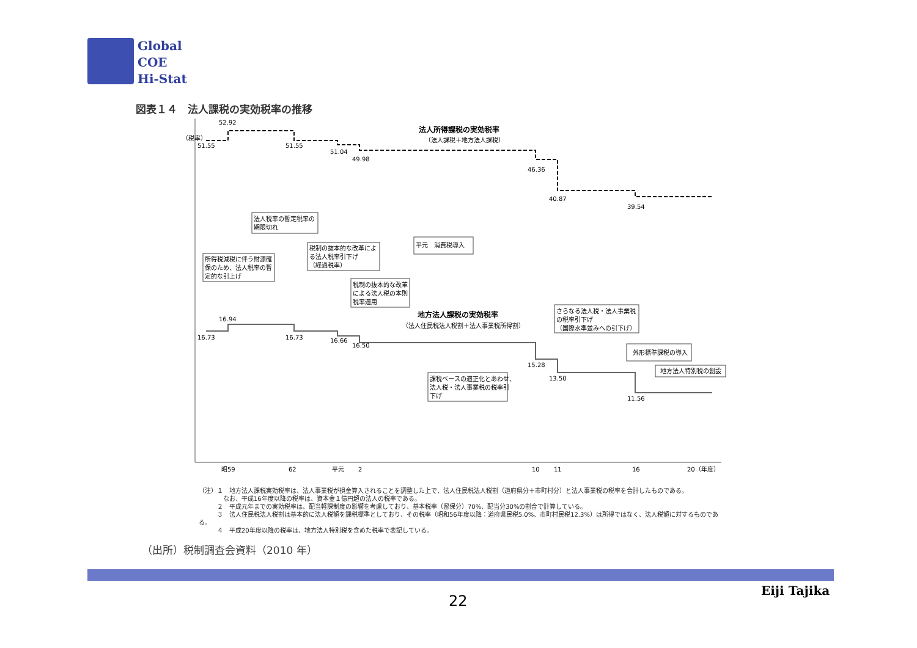Global
COE
Hi-Stat
図表１４　法人課税の実効税率の推移
（税率）
52.92
51.55
51.55
51.04
49.98
46.36
40.87
39.54
法人所得課税の実効税率
（法人課税＋地方法人課税）
地方法人課税の実効税率
（法人住民税法人税割＋法人事業税所得割）
16.94
16.73
16.73
16.66
16.50
15.28
13.50
11.56
法人税率の暫定税率の
期限切れ
所得税減税に伴う財源確
保のため、法人税率の暫
定的な引上げ
税制の抜本的な改革によ
る法人税率引下げ
（経過税率）
平元　消費税導入
税制の抜本的な改革
による法人税の本則
税率適用
課税ベースの適正化とあわせ、
法人税・法人事業税の税率引
下げ
さらなる法人税・法人事業税
の税率引下げ
（国際水準並みへの引下げ）
外形標準課税の導入
地方法人特別税の創設
昭59
62
平元
2
10
11
16
20（年度）
（注）１　地方法人課税実効税率は、法人事業税が損金算入されることを調整した上で、法人住民税法人税割（道府県分＋市町村分）と法人事業税の税率を合計したものである。
　　　　なお、平成16年度以降の税率は、資本金１億円超の法人の税率である。
　　　２　平成元年までの実効税率は、配当軽課制度の影響を考慮しており、基本税率（留保分）70%、配当分30%の割合で計算している。
　　　３　法人住民税法人税割は基本的に法人税額を課税標準としており、その税率（昭和56年度以降：道府県民税5.0%、市町村民税12.3%）は所得ではなく、法人税額に対するものである。
　　　４　平成20年度以降の税率は、地方法人特別税を含めた税率で表記している。
（出所）税制調査会資料（2010 年）
22
Eiji Tajika